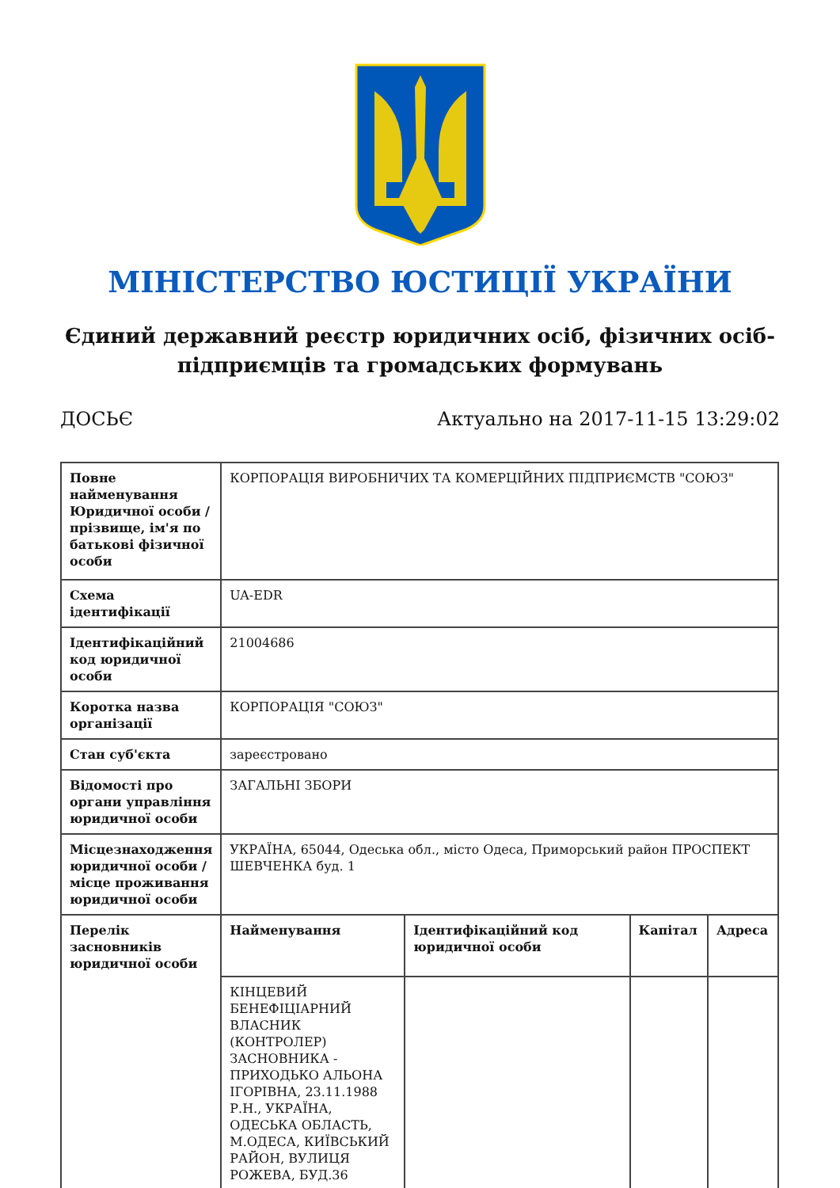МІНІСТЕРСТВО ЮСТИЦІЇ УКРАЇНИ
Єдиний державний реєстр юридичних осіб, фізичних осіб-підприємців та громадських формувань
ДОСЬЄ Актуально на 2017-11-15 13:29:02
| Повне найменування Юридичної особи / прізвище, ім'я по батькові фізичної особи | КОРПОРАЦІЯ ВИРОБНИЧИХ ТА КОМЕРЦІЙНИХ ПІДПРИЄМСТВ "СОЮЗ" | | | |
| Схема ідентифікації | UA-EDR | | | |
| Ідентифікаційний код юридичної особи | 21004686 | | | |
| Коротка назва організації | КОРПОРАЦІЯ "СОЮЗ" | | | |
| Стан суб'єкта | зареєстровано | | | |
| Відомості про органи управління юридичної особи | ЗАГАЛЬНІ ЗБОРИ | | | |
| Місцезнаходження юридичної особи / місце проживання юридичної особи | УКРАЇНА, 65044, Одеська обл., місто Одеса, Приморський район ПРОСПЕКТ ШЕВЧЕНКА буд. 1 | | | |
| Перелік засновників юридичної особи | Найменування | Ідентифікаційний код юридичної особи | Капітал | Адреса |
| | КІНЦЕВИЙ БЕНЕФІЦІАРНИЙ ВЛАСНИК (КОНТРОЛЕР) ЗАСНОВНИКА - ПРИХОДЬКО АЛЬОНА ІГОРІВНА, 23.11.1988 Р.Н., УКРАЇНА, ОДЕСЬКА ОБЛАСТЬ, М.ОДЕСА, КИЇВСЬКИЙ РАЙОН, ВУЛИЦЯ РОЖЕВА, БУД.36 | | | |